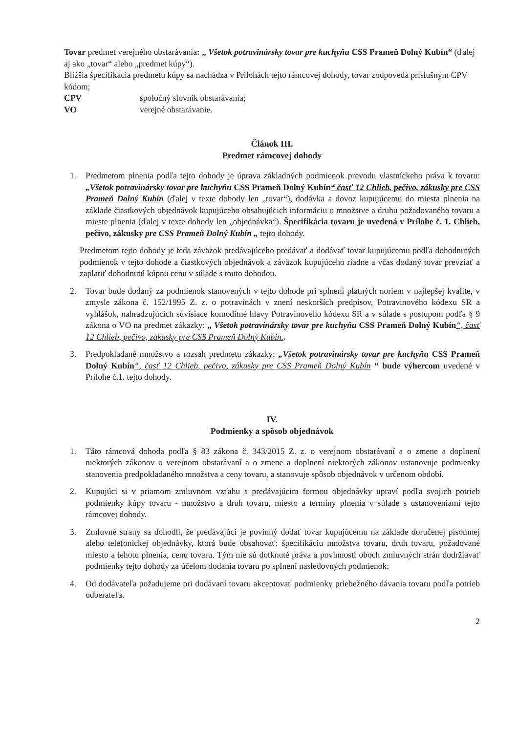Tovar predmet verejného obstarávania: „ Všetok potravinársky tovar pre kuchyňu CSS Prameň Dolný Kubín“ (ďalej aj ako „tovar“ alebo „predmet kúpy“).
Bližšia špecifikácia predmetu kúpy sa nachádza v Prílohách tejto rámcovej dohody, tovar zodpovedá príslušným CPV kódom;
CPV spoločný slovník obstarávania;
VO verejné obstarávanie.
Článok III.
Predmet rámcovej dohody
1. Predmetom plnenia podľa tejto dohody je úprava základných podmienok prevodu vlastníckeho práva k tovaru: „Všetok potravinársky tovar pre kuchyňu CSS Prameň Dolný Kubín“ časť 12 Chlieb, pečivo, zákusky pre CSS Prameň Dolný Kubín (ďalej v texte dohody len „tovar“), dodávka a dovoz kupujúcemu do miesta plnenia na základe čiastkových objednávok kupujúceho obsahujúcich informáciu o množstve a druhu požadovaného tovaru a mieste plnenia (ďalej v texte dohody len „objednávka“). Špecifikácia tovaru je uvedená v Prílohe č. 1. Chlieb, pečivo, zákusky pre CSS Prameň Dolný Kubín „ tejto dohody.
Predmetom tejto dohody je teda záväzok predávajúceho predávať a dodávať tovar kupujúcemu podľa dohodnutých podmienok v tejto dohode a čiastkových objednávok a záväzok kupujúceho riadne a včas dodaný tovar prevziať a zaplatiť dohodnutú kúpnu cenu v súlade s touto dohodou.
2. Tovar bude dodaný za podmienok stanovených v tejto dohode pri splnení platných noriem v najlepšej kvalite, v zmysle zákona č. 152/1995 Z. z. o potravinách v znení neskorších predpisov, Potravinového kódexu SR a vyhlášok, nahradzujúcich súvisiace komoditné hlavy Potravinového kódexu SR a v súlade s postupom podľa § 9 zákona o VO na predmet zákazky: „ Všetok potravinársky tovar pre kuchyňu CSS Prameň Dolný Kubín“, časť 12 Chlieb, pečivo, zákusky pre CSS Prameň Dolný Kubín..
3. Predpokladané množstvo a rozsah predmetu zákazky: „Všetok potravinársky tovar pre kuchyňu CSS Prameň Dolný Kubín“, časť 12 Chlieb, pečivo, zákusky pre CSS Prameň Dolný Kubín “ bude výhercom uvedené v Prílohe č.1. tejto dohody.
IV.
Podmienky a spôsob objednávok
1. Táto rámcová dohoda podľa § 83 zákona č. 343/2015 Z. z. o verejnom obstarávaní a o zmene a doplnení niektorých zákonov o verejnom obstarávaní a o zmene a doplnení niektorých zákonov ustanovuje podmienky stanovenia predpokladaného množstva a ceny tovaru, a stanovuje spôsob objednávok v určenom období.
2. Kupujúci si v priamom zmluvnom vzťahu s predávajúcim formou objednávky upraví podľa svojich potrieb podmienky kúpy tovaru - množstvo a druh tovaru, miesto a termíny plnenia v súlade s ustanoveniami tejto rámcovej dohody.
3. Zmluvné strany sa dohodli, že predávajúci je povinný dodať tovar kupujúcemu na základe doručenej písomnej alebo telefonickej objednávky, ktorá bude obsahovať: špecifikáciu množstva tovaru, druh tovaru, požadované miesto a lehotu plnenia, cenu tovaru. Tým nie sú dotknuté práva a povinnosti oboch zmluvných strán dodržiavať podmienky tejto dohody za účelom dodania tovaru po splnení nasledovných podmienok:
4. Od dodávateľa požadujeme pri dodávaní tovaru akceptovať podmienky priebežného dávania tovaru podľa potrieb odberateľa.
2